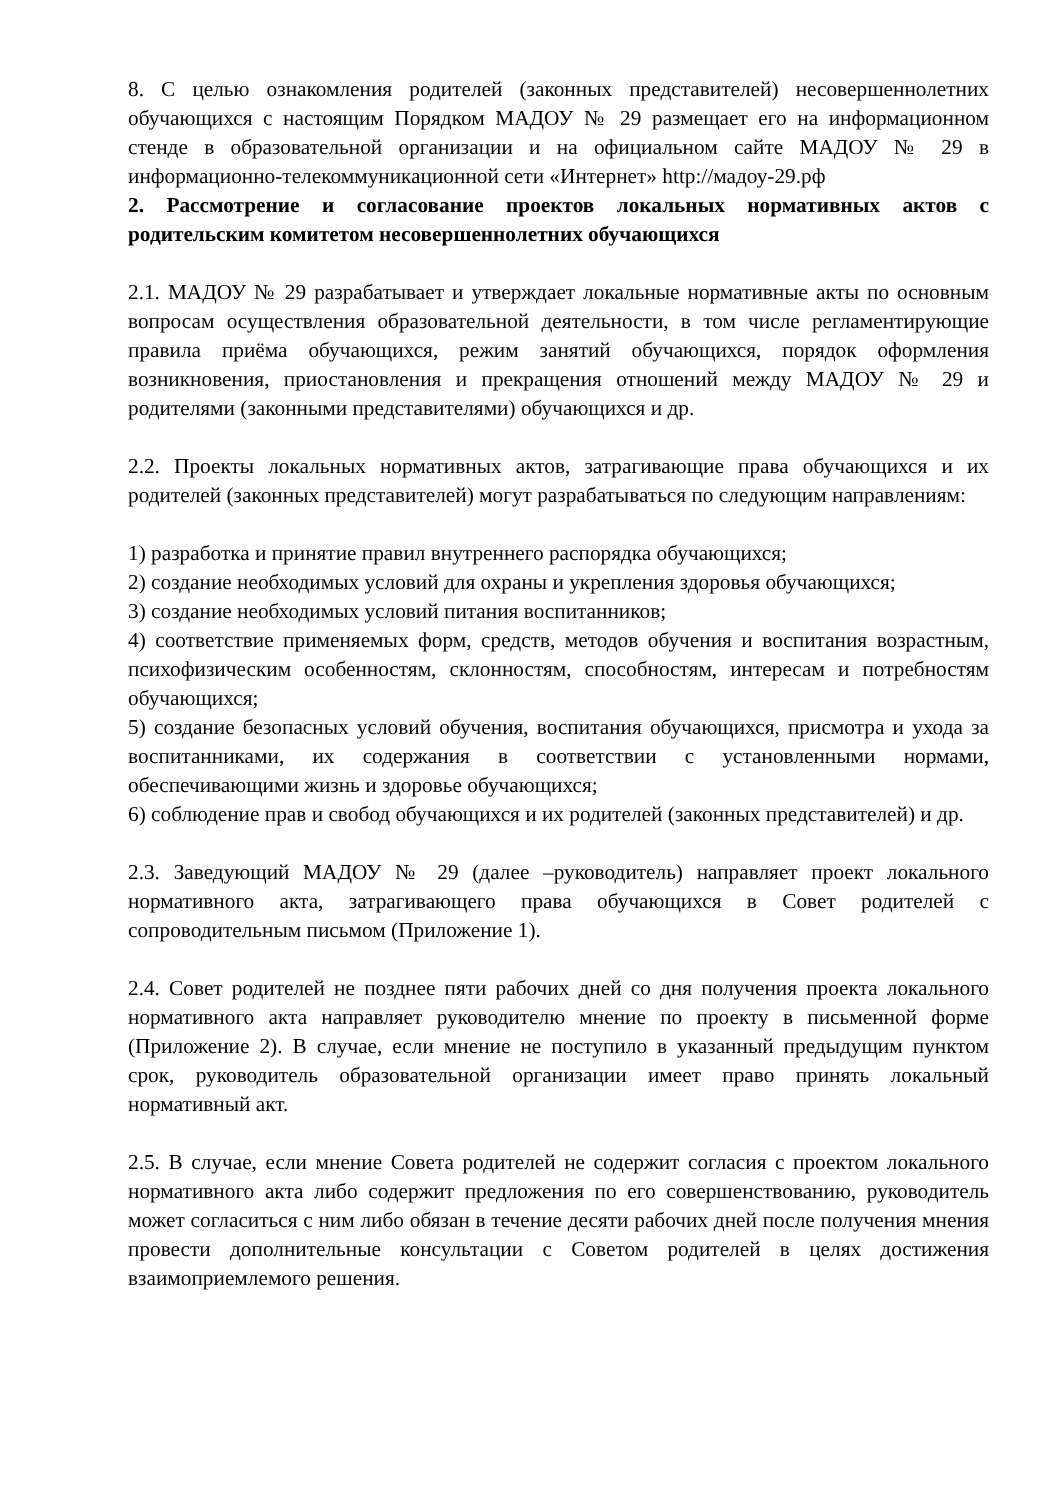8. С целью ознакомления родителей (законных представителей) несовершеннолетних обучающихся с настоящим Порядком МАДОУ № 29 размещает его на информационном стенде в образовательной организации и на официальном сайте МАДОУ № 29 в информационно-телекоммуникационной сети «Интернет» http://мадоу-29.рф
2. Рассмотрение и согласование проектов локальных нормативных актов с родительским комитетом несовершеннолетних обучающихся
2.1. МАДОУ № 29 разрабатывает и утверждает локальные нормативные акты по основным вопросам осуществления образовательной деятельности, в том числе регламентирующие правила приёма обучающихся, режим занятий обучающихся, порядок оформления возникновения, приостановления и прекращения отношений между МАДОУ № 29 и родителями (законными представителями) обучающихся и др.
2.2. Проекты локальных нормативных актов, затрагивающие права обучающихся и их родителей (законных представителей) могут разрабатываться по следующим направлениям:
1) разработка и принятие правил внутреннего распорядка обучающихся;
2) создание необходимых условий для охраны и укрепления здоровья обучающихся;
3) создание необходимых условий питания воспитанников;
4) соответствие применяемых форм, средств, методов обучения и воспитания возрастным, психофизическим особенностям, склонностям, способностям, интересам и потребностям обучающихся;
5) создание безопасных условий обучения, воспитания обучающихся, присмотра и ухода за воспитанниками, их содержания в соответствии с установленными нормами, обеспечивающими жизнь и здоровье обучающихся;
6) соблюдение прав и свобод обучающихся и их родителей (законных представителей) и др.
2.3. Заведующий МАДОУ № 29 (далее –руководитель) направляет проект локального нормативного акта, затрагивающего права обучающихся в Совет родителей с сопроводительным письмом (Приложение 1).
2.4. Совет родителей не позднее пяти рабочих дней со дня получения проекта локального нормативного акта направляет руководителю мнение по проекту в письменной форме (Приложение 2). В случае, если мнение не поступило в указанный предыдущим пунктом срок, руководитель образовательной организации имеет право принять локальный нормативный акт.
2.5. В случае, если мнение Совета родителей не содержит согласия с проектом локального нормативного акта либо содержит предложения по его совершенствованию, руководитель может согласиться с ним либо обязан в течение десяти рабочих дней после получения мнения провести дополнительные консультации с Советом родителей в целях достижения взаимоприемлемого решения.